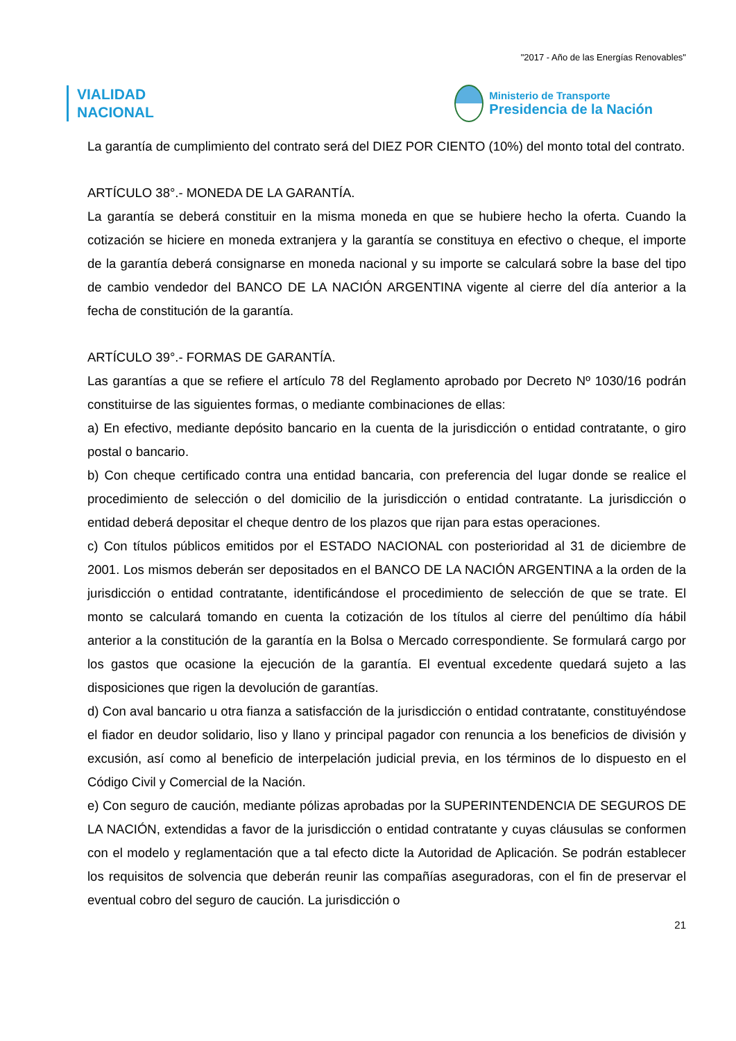"2017 - Año de las Energías Renovables"
VIALIDAD
NACIONAL
Ministerio de Transporte
Presidencia de la Nación
La garantía de cumplimiento del contrato será del DIEZ POR CIENTO (10%) del monto total del contrato.
ARTÍCULO 38°.- MONEDA DE LA GARANTÍA.
La garantía se deberá constituir en la misma moneda en que se hubiere hecho la oferta. Cuando la cotización se hiciere en moneda extranjera y la garantía se constituya en efectivo o cheque, el importe de la garantía deberá consignarse en moneda nacional y su importe se calculará sobre la base del tipo de cambio vendedor del BANCO DE LA NACIÓN ARGENTINA vigente al cierre del día anterior a la fecha de constitución de la garantía.
ARTÍCULO 39°.- FORMAS DE GARANTÍA.
Las garantías a que se refiere el artículo 78 del Reglamento aprobado por Decreto Nº 1030/16 podrán constituirse de las siguientes formas, o mediante combinaciones de ellas:
a) En efectivo, mediante depósito bancario en la cuenta de la jurisdicción o entidad contratante, o giro postal o bancario.
b) Con cheque certificado contra una entidad bancaria, con preferencia del lugar donde se realice el procedimiento de selección o del domicilio de la jurisdicción o entidad contratante. La jurisdicción o entidad deberá depositar el cheque dentro de los plazos que rijan para estas operaciones.
c) Con títulos públicos emitidos por el ESTADO NACIONAL con posterioridad al 31 de diciembre de 2001. Los mismos deberán ser depositados en el BANCO DE LA NACIÓN ARGENTINA a la orden de la jurisdicción o entidad contratante, identificándose el procedimiento de selección de que se trate. El monto se calculará tomando en cuenta la cotización de los títulos al cierre del penúltimo día hábil anterior a la constitución de la garantía en la Bolsa o Mercado correspondiente. Se formulará cargo por los gastos que ocasione la ejecución de la garantía. El eventual excedente quedará sujeto a las disposiciones que rigen la devolución de garantías.
d) Con aval bancario u otra fianza a satisfacción de la jurisdicción o entidad contratante, constituyéndose el fiador en deudor solidario, liso y llano y principal pagador con renuncia a los beneficios de división y excusión, así como al beneficio de interpelación judicial previa, en los términos de lo dispuesto en el Código Civil y Comercial de la Nación.
e) Con seguro de caución, mediante pólizas aprobadas por la SUPERINTENDENCIA DE SEGUROS DE LA NACIÓN, extendidas a favor de la jurisdicción o entidad contratante y cuyas cláusulas se conformen con el modelo y reglamentación que a tal efecto dicte la Autoridad de Aplicación. Se podrán establecer los requisitos de solvencia que deberán reunir las compañías aseguradoras, con el fin de preservar el eventual cobro del seguro de caución. La jurisdicción o
21